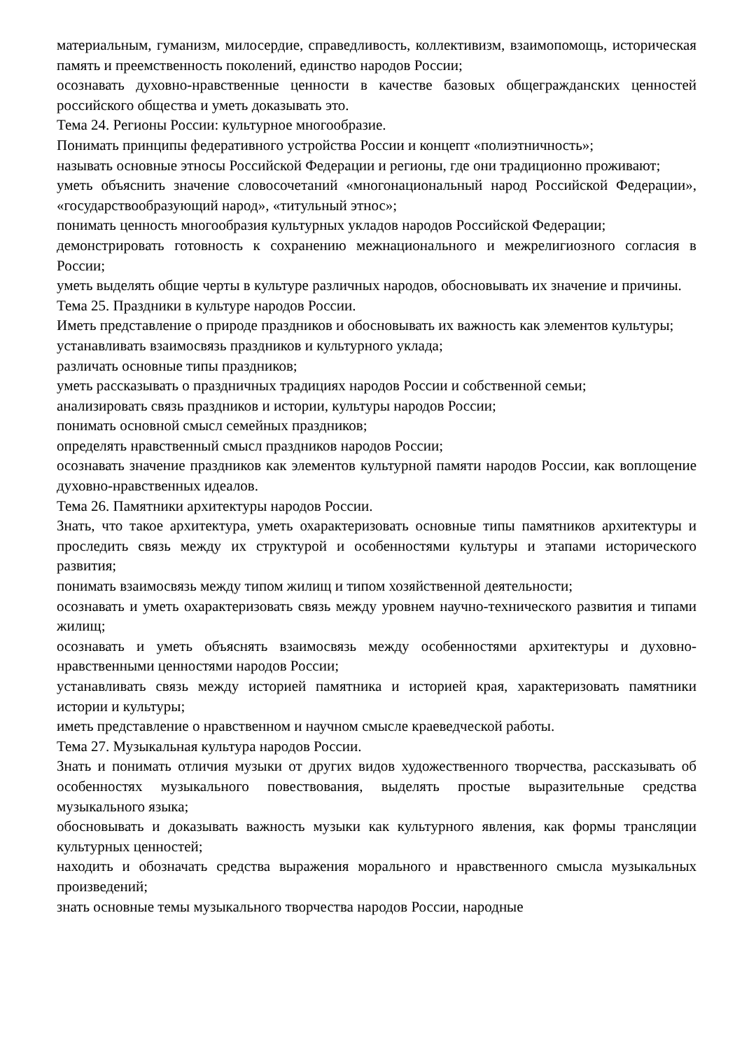материальным, гуманизм, милосердие, справедливость, коллективизм, взаимопомощь, историческая память и преемственность поколений, единство народов России;
осознавать духовно-нравственные ценности в качестве базовых общегражданских ценностей российского общества и уметь доказывать это.
Тема 24. Регионы России: культурное многообразие.
Понимать принципы федеративного устройства России и концепт «полиэтничность»;
называть основные этносы Российской Федерации и регионы, где они традиционно проживают;
уметь объяснить значение словосочетаний «многонациональный народ Российской Федерации», «государствообразующий народ», «титульный этнос»;
понимать ценность многообразия культурных укладов народов Российской Федерации;
демонстрировать готовность к сохранению межнационального и межрелигиозного согласия в России;
уметь выделять общие черты в культуре различных народов, обосновывать их значение и причины.
Тема 25. Праздники в культуре народов России.
Иметь представление о природе праздников и обосновывать их важность как элементов культуры;
устанавливать взаимосвязь праздников и культурного уклада;
различать основные типы праздников;
уметь рассказывать о праздничных традициях народов России и собственной семьи;
анализировать связь праздников и истории, культуры народов России;
понимать основной смысл семейных праздников;
определять нравственный смысл праздников народов России;
осознавать значение праздников как элементов культурной памяти народов России, как воплощение духовно-нравственных идеалов.
Тема 26. Памятники архитектуры народов России.
Знать, что такое архитектура, уметь охарактеризовать основные типы памятников архитектуры и проследить связь между их структурой и особенностями культуры и этапами исторического развития;
понимать взаимосвязь между типом жилищ и типом хозяйственной деятельности;
осознавать и уметь охарактеризовать связь между уровнем научно-технического развития и типами жилищ;
осознавать и уметь объяснять взаимосвязь между особенностями архитектуры и духовно-нравственными ценностями народов России;
устанавливать связь между историей памятника и историей края, характеризовать памятники истории и культуры;
иметь представление о нравственном и научном смысле краеведческой работы.
Тема 27. Музыкальная культура народов России.
Знать и понимать отличия музыки от других видов художественного творчества, рассказывать об особенностях музыкального повествования, выделять простые выразительные средства музыкального языка;
обосновывать и доказывать важность музыки как культурного явления, как формы трансляции культурных ценностей;
находить и обозначать средства выражения морального и нравственного смысла музыкальных произведений;
знать основные темы музыкального творчества народов России, народные